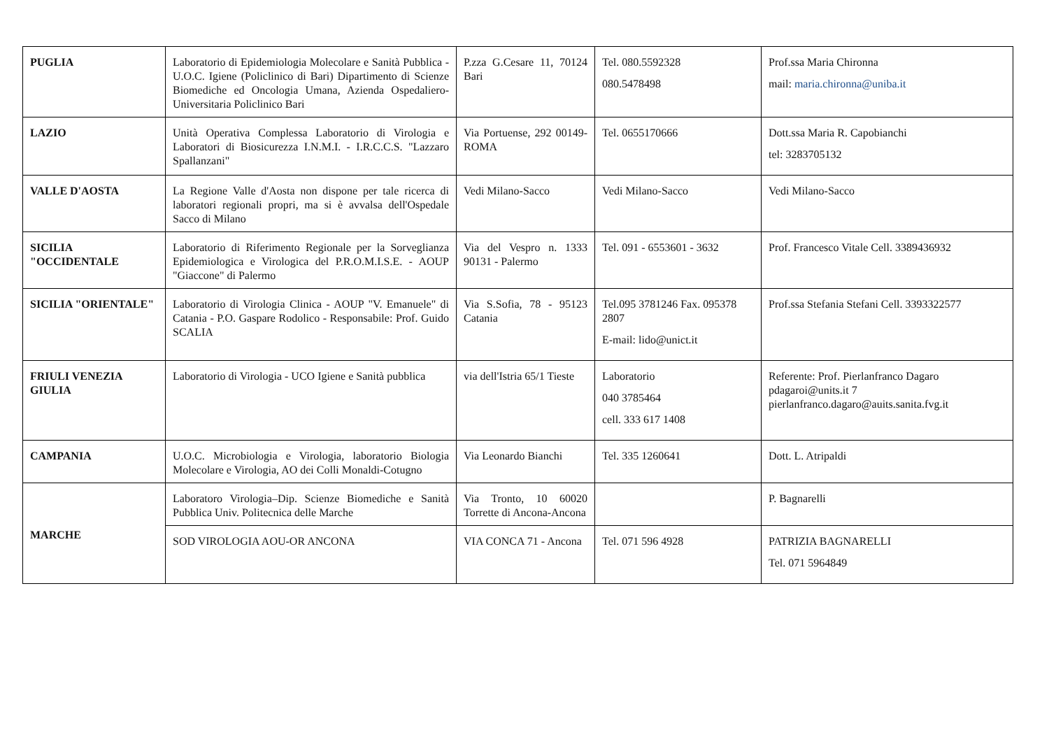| PUGLIA | Laboratorio di Epidemiologia Molecolare e Sanità Pubblica - U.O.C. Igiene (Policlinico di Bari) Dipartimento di Scienze Biomediche ed Oncologia Umana, Azienda Ospedaliero-Universitaria Policlinico Bari | P.zza G.Cesare 11, 70124 Bari | Tel. 080.5592328 080.5478498 | Prof.ssa Maria Chironna mail: maria.chironna@uniba.it |
| LAZIO | Unità Operativa Complessa Laboratorio di Virologia e Laboratori di Biosicurezza I.N.M.I. - I.R.C.C.S. "Lazzaro Spallanzani" | Via Portuense, 292 00149-ROMA | Tel. 0655170666 | Dott.ssa Maria R. Capobianchi tel: 3283705132 |
| VALLE D'AOSTA | La Regione Valle d'Aosta non dispone per tale ricerca di laboratori regionali propri, ma si è avvalsa dell'Ospedale Sacco di Milano | Vedi Milano-Sacco | Vedi Milano-Sacco | Vedi Milano-Sacco |
| SICILIA "OCCIDENTALE | Laboratorio di Riferimento Regionale per la Sorveglianza Epidemiologica e Virologica del P.R.O.M.I.S.E. - AOUP "Giaccone" di Palermo | Via del Vespro n. 1333 90131 - Palermo | Tel. 091 - 6553601 - 3632 | Prof. Francesco Vitale Cell. 3389436932 |
| SICILIA "ORIENTALE" | Laboratorio di Virologia Clinica - AOUP "V. Emanuele" di Catania - P.O. Gaspare Rodolico - Responsabile: Prof. Guido SCALIA | Via S.Sofia, 78 - 95123 Catania | Tel.095 3781246 Fax. 095378 2807 E-mail: lido@unict.it | Prof.ssa Stefania Stefani Cell. 3393322577 |
| FRIULI VENEZIA GIULIA | Laboratorio di Virologia - UCO Igiene e Sanità pubblica | via dell'Istria 65/1 Tieste | Laboratorio 040 3785464 cell. 333 617 1408 | Referente: Prof. Pierlanfranco Dagaro pdagaroi@units.it 7 pierlanfranco.dagaro@auits.sanita.fvg.it |
| CAMPANIA | U.O.C. Microbiologia e Virologia, laboratorio Biologia Molecolare e Virologia, AO dei Colli Monaldi-Cotugno | Via Leonardo Bianchi | Tel. 335 1260641 | Dott. L. Atripaldi |
| MARCHE | Laboratoro Virologia–Dip. Scienze Biomediche e Sanità Pubblica Univ. Politecnica delle Marche | Via Tronto, 10 60020 Torrette di Ancona-Ancona | | P. Bagnarelli |
| | SOD VIROLOGIA AOU-OR ANCONA | VIA CONCA 71 - Ancona | Tel. 071 596 4928 | PATRIZIA BAGNARELLI Tel. 071 5964849 |